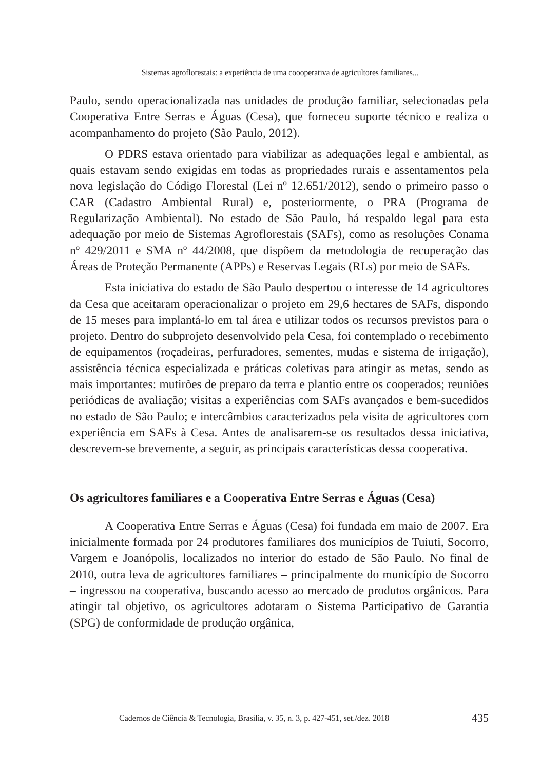Sistemas agroflorestais: a experiência de uma coooperativa de agricultores familiares...
Paulo, sendo operacionalizada nas unidades de produção familiar, selecionadas pela Cooperativa Entre Serras e Águas (Cesa), que forneceu suporte técnico e realiza o acompanhamento do projeto (São Paulo, 2012).
O PDRS estava orientado para viabilizar as adequações legal e ambiental, as quais estavam sendo exigidas em todas as propriedades rurais e assentamentos pela nova legislação do Código Florestal (Lei nº 12.651/2012), sendo o primeiro passo o CAR (Cadastro Ambiental Rural) e, posteriormente, o PRA (Programa de Regularização Ambiental). No estado de São Paulo, há respaldo legal para esta adequação por meio de Sistemas Agroflorestais (SAFs), como as resoluções Conama nº 429/2011 e SMA nº 44/2008, que dispõem da metodologia de recuperação das Áreas de Proteção Permanente (APPs) e Reservas Legais (RLs) por meio de SAFs.
Esta iniciativa do estado de São Paulo despertou o interesse de 14 agricultores da Cesa que aceitaram operacionalizar o projeto em 29,6 hectares de SAFs, dispondo de 15 meses para implantá-lo em tal área e utilizar todos os recursos previstos para o projeto. Dentro do subprojeto desenvolvido pela Cesa, foi contemplado o recebimento de equipamentos (roçadeiras, perfuradores, sementes, mudas e sistema de irrigação), assistência técnica especializada e práticas coletivas para atingir as metas, sendo as mais importantes: mutirões de preparo da terra e plantio entre os cooperados; reuniões periódicas de avaliação; visitas a experiências com SAFs avançados e bem-sucedidos no estado de São Paulo; e intercâmbios caracterizados pela visita de agricultores com experiência em SAFs à Cesa. Antes de analisarem-se os resultados dessa iniciativa, descrevem-se brevemente, a seguir, as principais características dessa cooperativa.
Os agricultores familiares e a Cooperativa Entre Serras e Águas (Cesa)
A Cooperativa Entre Serras e Águas (Cesa) foi fundada em maio de 2007. Era inicialmente formada por 24 produtores familiares dos municípios de Tuiuti, Socorro, Vargem e Joanópolis, localizados no interior do estado de São Paulo. No final de 2010, outra leva de agricultores familiares – principalmente do município de Socorro – ingressou na cooperativa, buscando acesso ao mercado de produtos orgânicos. Para atingir tal objetivo, os agricultores adotaram o Sistema Participativo de Garantia (SPG) de conformidade de produção orgânica,
Cadernos de Ciência & Tecnologia, Brasília, v. 35, n. 3, p. 427-451, set./dez. 2018 435